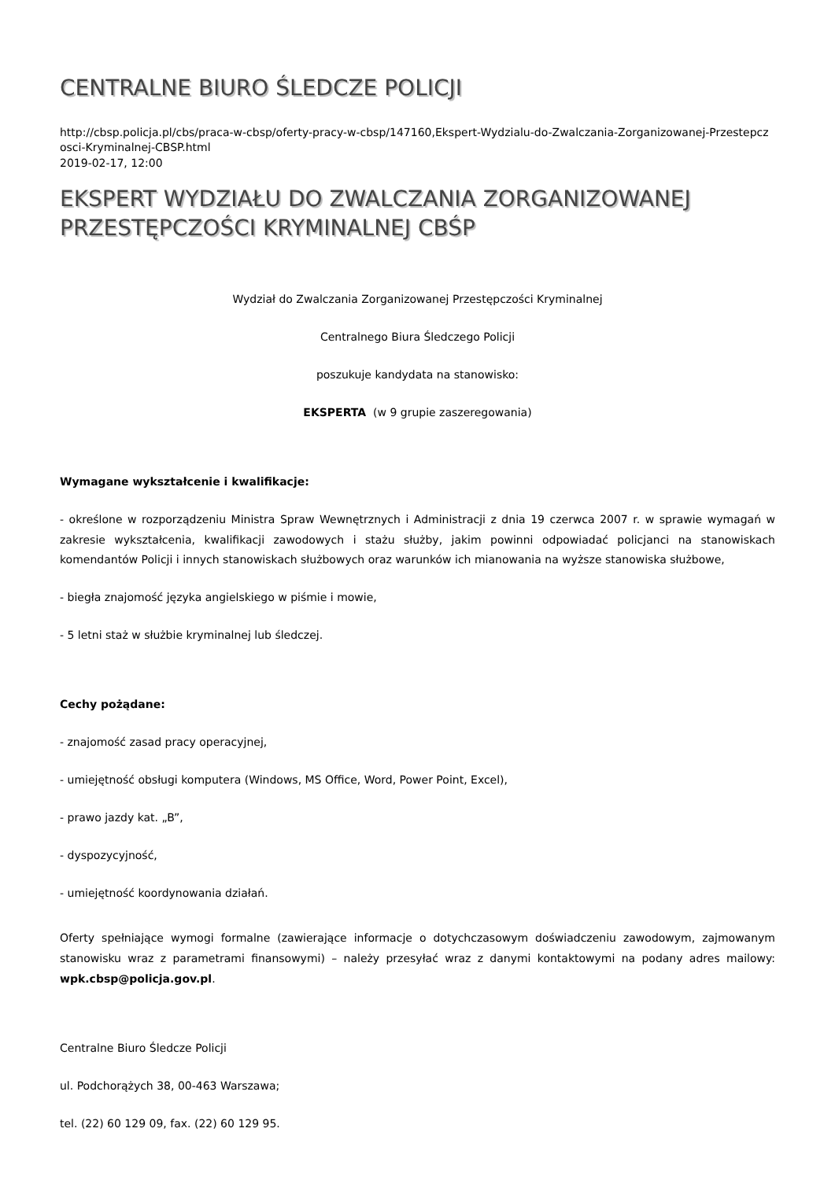CENTRALNE BIURO ŚLEDCZE POLICJI
http://cbsp.policja.pl/cbs/praca-w-cbsp/oferty-pracy-w-cbsp/147160,Ekspert-Wydzialu-do-Zwalczania-Zorganizowanej-Przestepczosci-Kryminalnej-CBSP.html
2019-02-17, 12:00
EKSPERT WYDZIAŁU DO ZWALCZANIA ZORGANIZOWANEJ PRZESTĘPCZOŚCI KRYMINALNEJ CBŚP
Wydział do Zwalczania Zorganizowanej Przestępczości Kryminalnej
Centralnego Biura Śledczego Policji
poszukuje kandydata na stanowisko:
EKSPERTA (w 9 grupie zaszeregowania)
Wymagane wykształcenie i kwalifikacje:
- określone w rozporządzeniu Ministra Spraw Wewnętrznych i Administracji z dnia 19 czerwca 2007 r. w sprawie wymagań w zakresie wykształcenia, kwalifikacji zawodowych i stażu służby, jakim powinni odpowiadać policjanci na stanowiskach komendantów Policji i innych stanowiskach służbowych oraz warunków ich mianowania na wyższe stanowiska służbowe,
- biegła znajomość języka angielskiego w piśmie i mowie,
- 5 letni staż w służbie kryminalnej lub śledczej.
Cechy pożądane:
- znajomość zasad pracy operacyjnej,
- umiejętność obsługi komputera (Windows, MS Office, Word, Power Point, Excel),
- prawo jazdy kat. „B”,
- dyspozycyjność,
- umiejętność koordynowania działań.
Oferty spełniające wymogi formalne (zawierające informacje o dotychczasowym doświadczeniu zawodowym, zajmowanym stanowisku wraz z parametrami finansowymi) – należy przesyłać wraz z danymi kontaktowymi na podany adres mailowy: wpk.cbsp@policja.gov.pl.
Centralne Biuro Śledcze Policji
ul. Podchorążych 38, 00-463 Warszawa;
tel. (22) 60 129 09, fax. (22) 60 129 95.